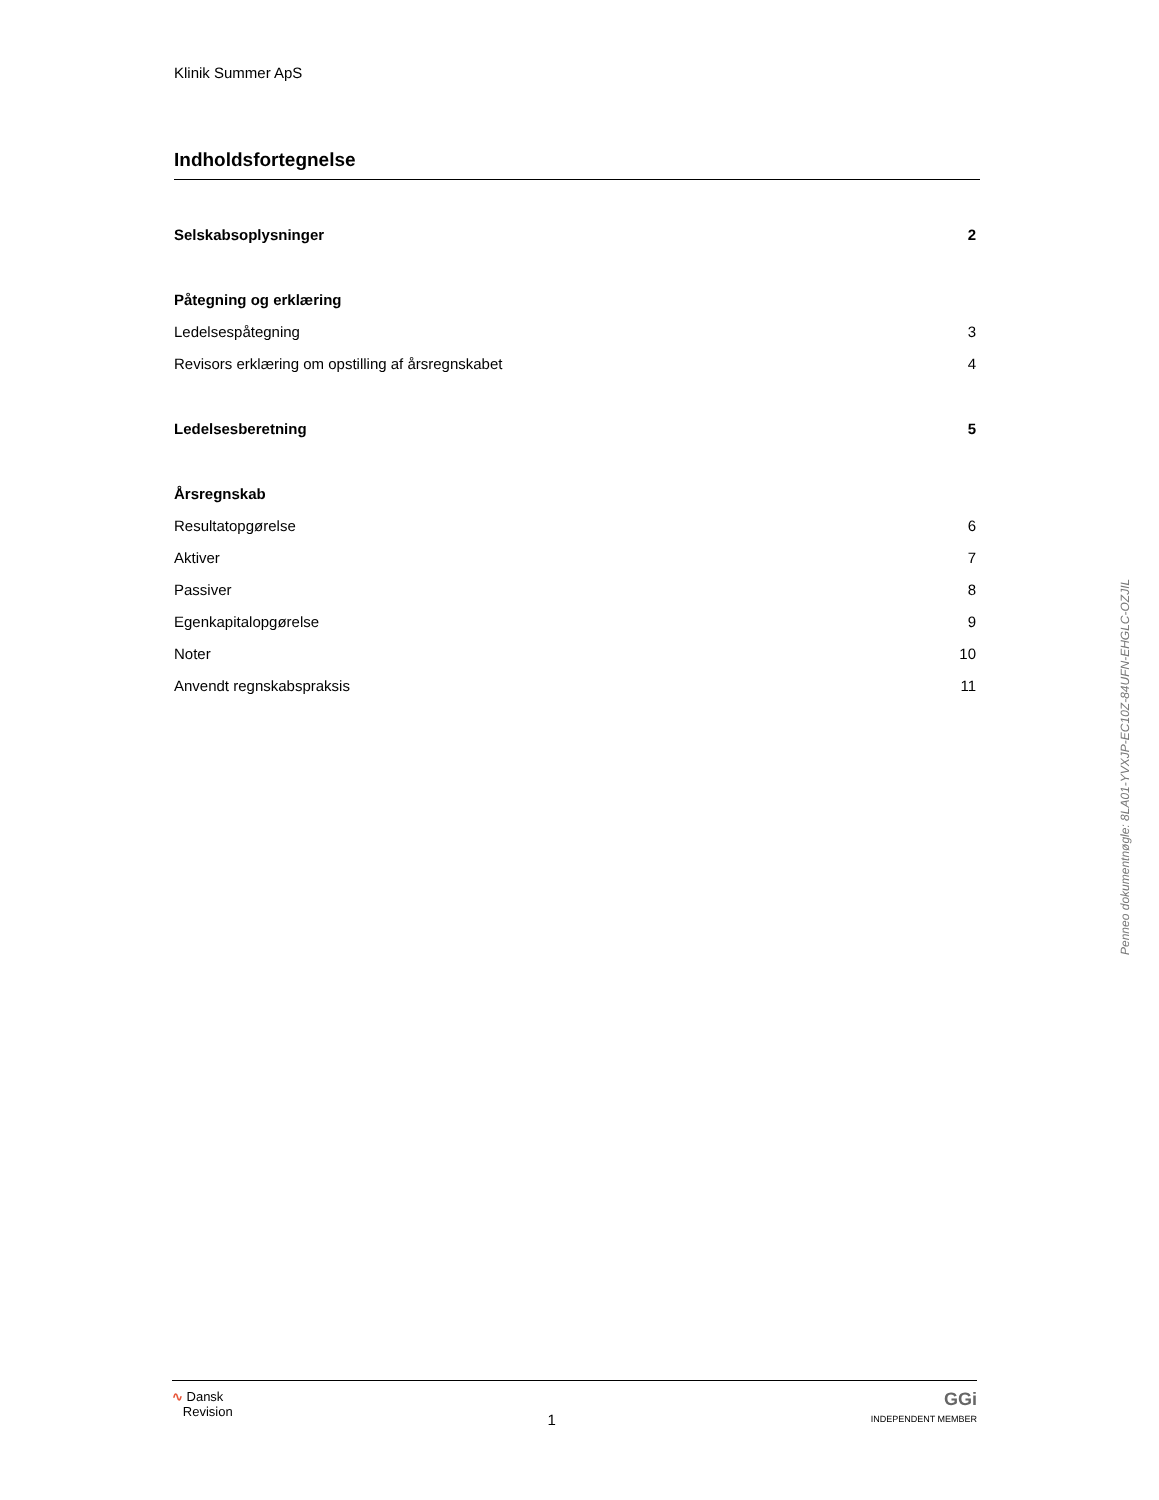Klinik Summer ApS
Indholdsfortegnelse
Selskabsoplysninger 2
Påtegning og erklæring
Ledelsespåtegning 3
Revisors erklæring om opstilling af årsregnskabet 4
Ledelsesberetning 5
Årsregnskab
Resultatopgørelse 6
Aktiver 7
Passiver 8
Egenkapitalopgørelse 9
Noter 10
Anvendt regnskabspraksis 11
∿ Dansk
Revision
1
GGi
INDEPENDENT MEMBER
Penneo dokumentnøgle: 8LA01-YVXJP-EC10Z-84UFN-EHGLC-OZJIL